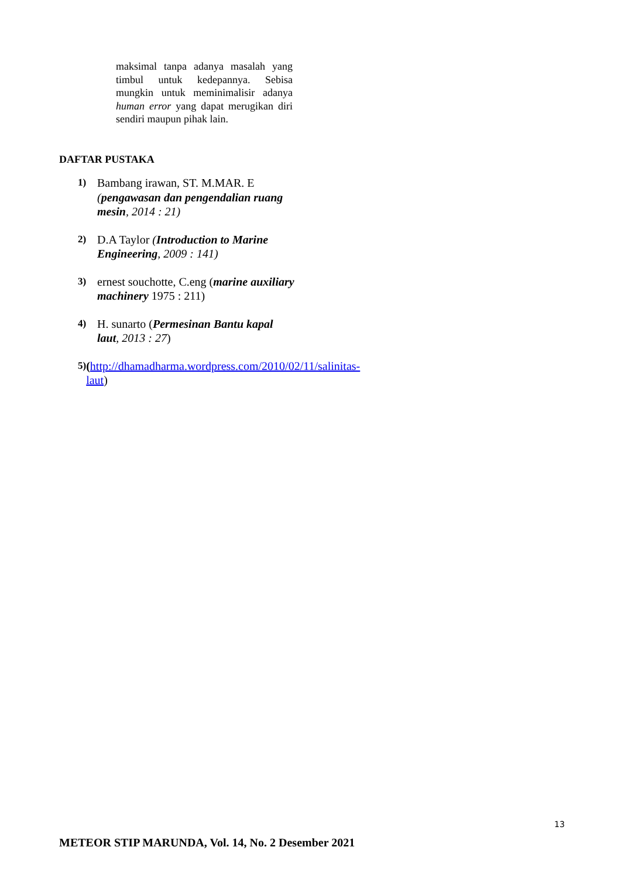maksimal tanpa adanya masalah yang timbul untuk kedepannya. Sebisa mungkin untuk meminimalisir adanya human error yang dapat merugikan diri sendiri maupun pihak lain.
DAFTAR PUSTAKA
1)
Bambang irawan, ST. M.MAR. E (pengawasan dan pengendalian ruang mesin, 2014 : 21)
2)
D.A Taylor (Introduction to Marine Engineering, 2009 : 141)
3)
ernest souchotte, C.eng (marine auxiliary machinery 1975 : 211)
4)
H. sunarto (Permesinan Bantu kapal laut, 2013 : 27)
5)
(http://dhamadharma.wordpress.com/2010/02/11/salinitas-laut)
13
METEOR STIP MARUNDA, Vol. 14, No. 2 Desember 2021